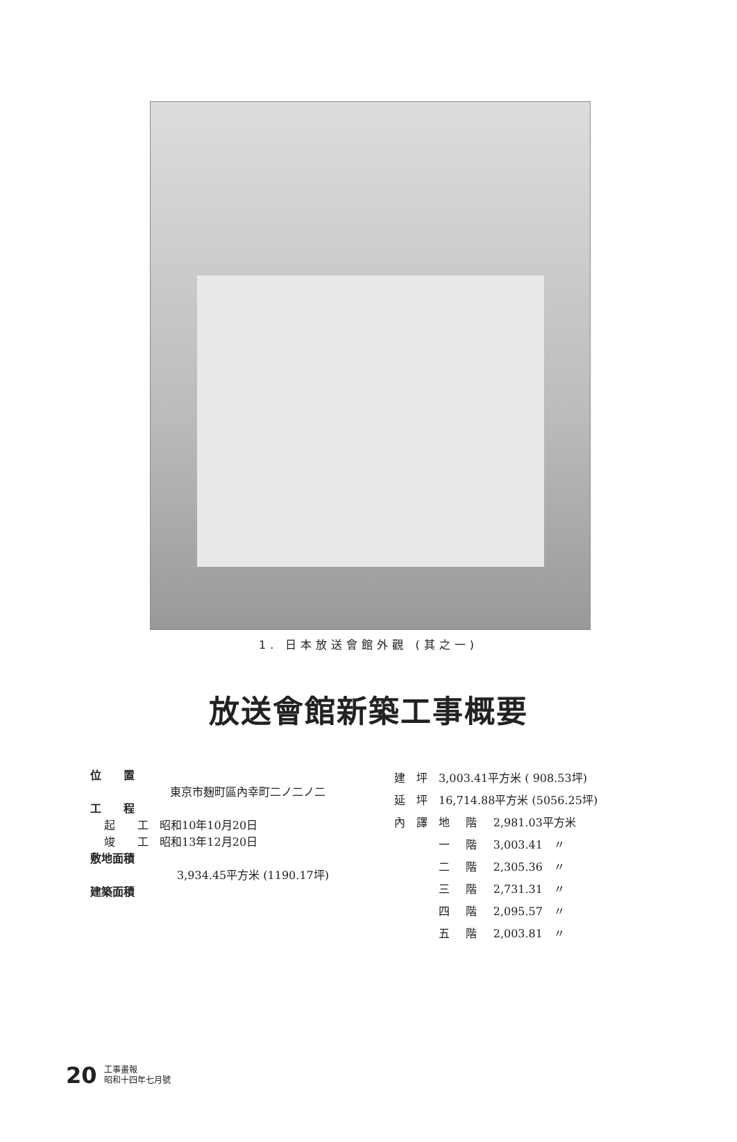1. 日本放送會館外觀 (其之一)
放送會館新築工事概要
位　　置
東京市麹町區內幸町二ノ二ノ二
工　　程
起　　工　昭和10年10月20日
竣　　工　昭和13年12月20日
敷地面積
3,934.45平方米 (1190.17坪)
建築面積
| 建 | 坪 | 3,003.41平方米 ( 908.53坪) | | |
| 延 | 坪 | 16,714.88平方米 (5056.25坪) | | |
| 內 | 譯 | 地 | 階 | 2,981.03平方米 |
| | | 一 | 階 | 3,003.41 〃 |
| | | 二 | 階 | 2,305.36 〃 |
| | | 三 | 階 | 2,731.31 〃 |
| | | 四 | 階 | 2,095.57 〃 |
| | | 五 | 階 | 2,003.81 〃 |
20
工事畫報
昭和十四年七月號